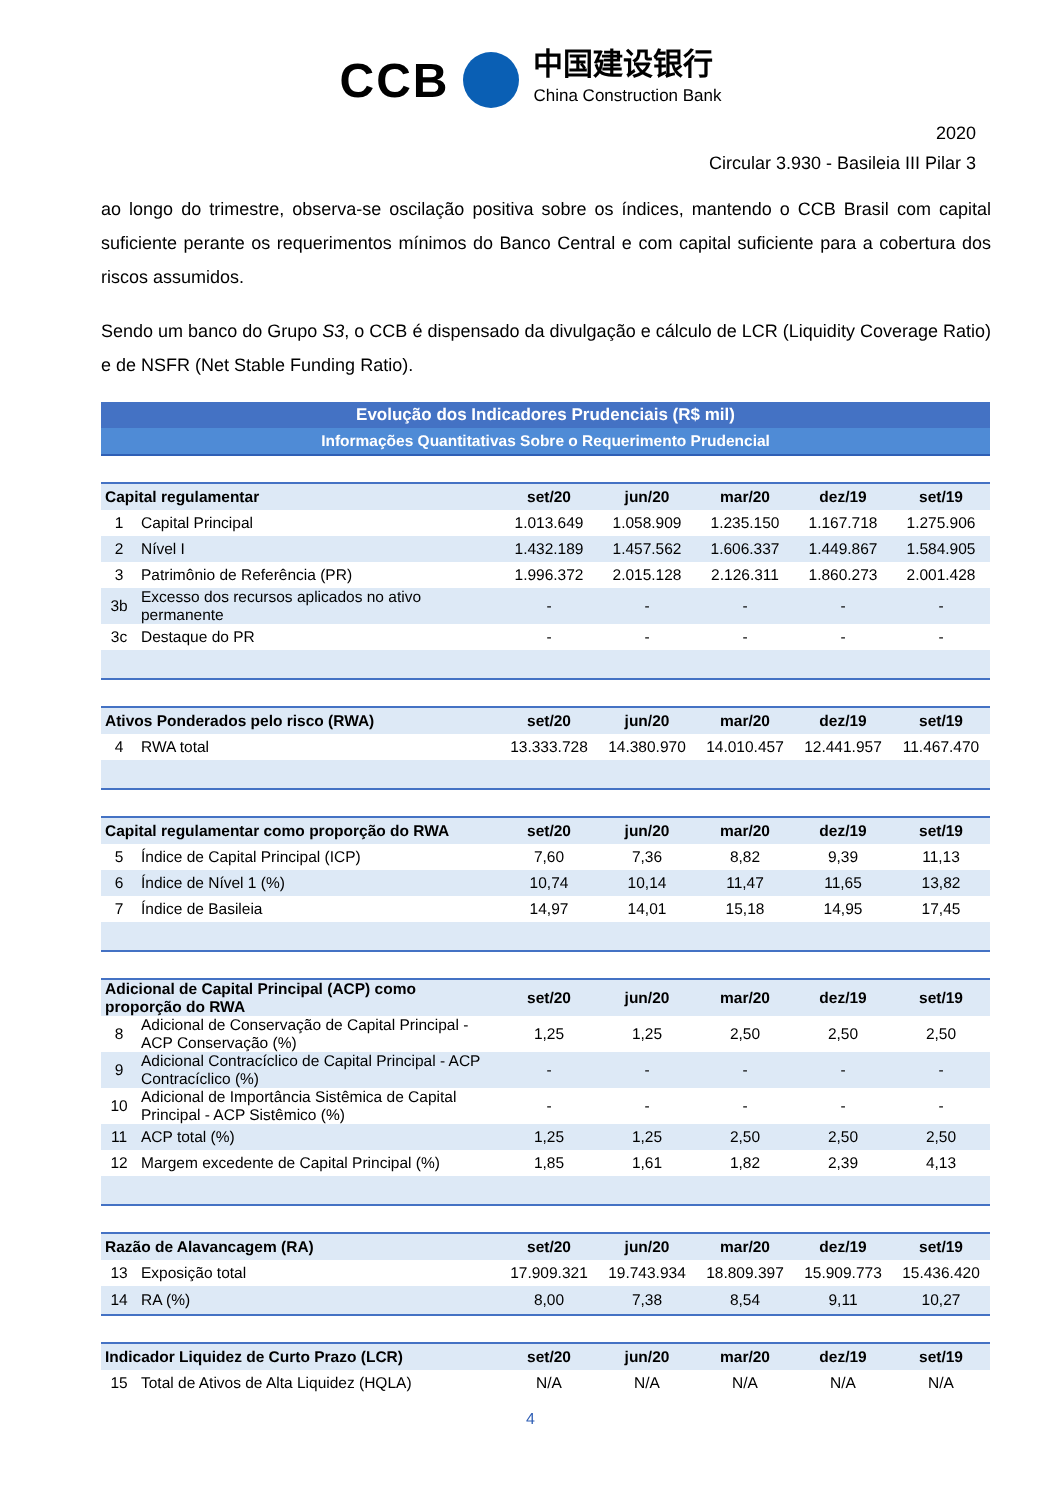CCB 中国建设银行 China Construction Bank
2020
Circular 3.930 - Basileia III Pilar 3
ao longo do trimestre, observa-se oscilação positiva sobre os índices, mantendo o CCB Brasil com capital suficiente perante os requerimentos mínimos do Banco Central e com capital suficiente para a cobertura dos riscos assumidos.
Sendo um banco do Grupo S3, o CCB é dispensado da divulgação e cálculo de LCR (Liquidity Coverage Ratio) e de NSFR (Net Stable Funding Ratio).
| Evolução dos Indicadores Prudenciais (R$ mil) | | | | | | |
| Informações Quantitativas Sobre o Requerimento Prudencial | | | | | | |
| Capital regulamentar | | set/20 | jun/20 | mar/20 | dez/19 | set/19 |
| 1 | Capital Principal | 1.013.649 | 1.058.909 | 1.235.150 | 1.167.718 | 1.275.906 |
| 2 | Nível I | 1.432.189 | 1.457.562 | 1.606.337 | 1.449.867 | 1.584.905 |
| 3 | Patrimônio de Referência (PR) | 1.996.372 | 2.015.128 | 2.126.311 | 1.860.273 | 2.001.428 |
| 3b | Excesso dos recursos aplicados no ativo permanente | - | - | - | - | - |
| 3c | Destaque do PR | - | - | - | - | - |
| Ativos Ponderados pelo risco (RWA) | | set/20 | jun/20 | mar/20 | dez/19 | set/19 |
| 4 | RWA total | 13.333.728 | 14.380.970 | 14.010.457 | 12.441.957 | 11.467.470 |
| Capital regulamentar como proporção do RWA | | set/20 | jun/20 | mar/20 | dez/19 | set/19 |
| 5 | Índice de Capital Principal (ICP) | 7,60 | 7,36 | 8,82 | 9,39 | 11,13 |
| 6 | Índice de Nível 1 (%) | 10,74 | 10,14 | 11,47 | 11,65 | 13,82 |
| 7 | Índice de Basileia | 14,97 | 14,01 | 15,18 | 14,95 | 17,45 |
| Adicional de Capital Principal (ACP) como proporção do RWA | | set/20 | jun/20 | mar/20 | dez/19 | set/19 |
| 8 | Adicional de Conservação de Capital Principal - ACP Conservação (%) | 1,25 | 1,25 | 2,50 | 2,50 | 2,50 |
| 9 | Adicional Contracíclico de Capital Principal - ACP Contracíclico (%) | - | - | - | - | - |
| 10 | Adicional de Importância Sistêmica de Capital Principal - ACP Sistêmico (%) | - | - | - | - | - |
| 11 | ACP total (%) | 1,25 | 1,25 | 2,50 | 2,50 | 2,50 |
| 12 | Margem excedente de Capital Principal (%) | 1,85 | 1,61 | 1,82 | 2,39 | 4,13 |
| Razão de Alavancagem (RA) | | set/20 | jun/20 | mar/20 | dez/19 | set/19 |
| 13 | Exposição total | 17.909.321 | 19.743.934 | 18.809.397 | 15.909.773 | 15.436.420 |
| 14 | RA (%) | 8,00 | 7,38 | 8,54 | 9,11 | 10,27 |
| Indicador Liquidez de Curto Prazo (LCR) | | set/20 | jun/20 | mar/20 | dez/19 | set/19 |
| 15 | Total de Ativos de Alta Liquidez (HQLA) | N/A | N/A | N/A | N/A | N/A |
4